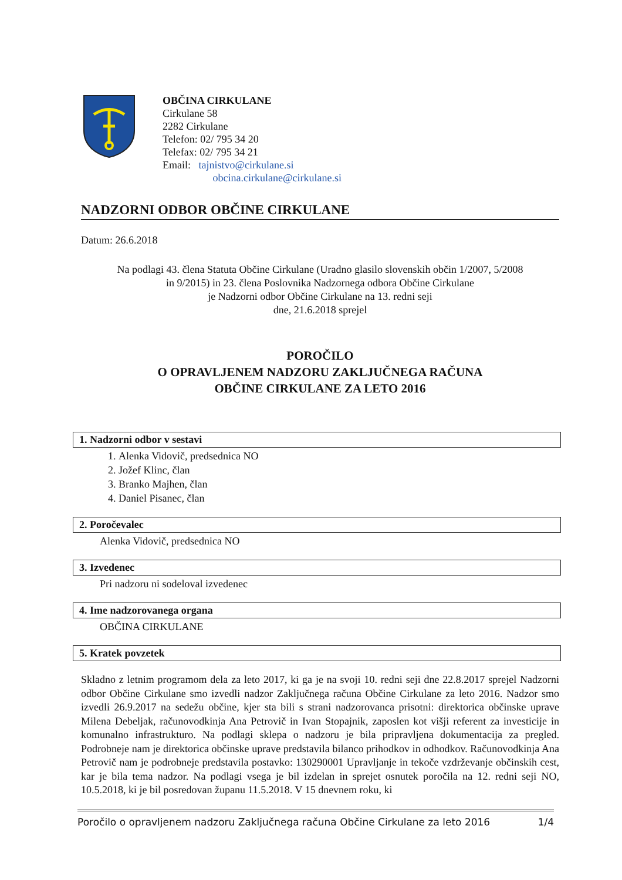OBČINA CIRKULANE
Cirkulane 58
2282 Cirkulane
Telefon: 02/ 795 34 20
Telefax: 02/ 795 34 21
Email: tajnistvo@cirkulane.si
obcina.cirkulane@cirkulane.si
NADZORNI ODBOR OBČINE CIRKULANE
Datum: 26.6.2018
Na podlagi 43. člena Statuta Občine Cirkulane (Uradno glasilo slovenskih občin 1/2007, 5/2008
in 9/2015) in 23. člena Poslovnika Nadzornega odbora Občine Cirkulane
je Nadzorni odbor Občine Cirkulane na 13. redni seji
dne, 21.6.2018 sprejel
POROČILO
O OPRAVLJENEM NADZORU ZAKLJUČNEGA RAČUNA
OBČINE CIRKULANE ZA LETO 2016
1. Nadzorni odbor v sestavi
1. Alenka Vidovič, predsednica NO
2. Jožef Klinc, član
3. Branko Majhen, član
4. Daniel Pisanec, član
2. Poročevalec
Alenka Vidovič, predsednica NO
3. Izvedenec
Pri nadzoru ni sodeloval izvedenec
4. Ime nadzorovanega organa
OBČINA CIRKULANE
5. Kratek povzetek
Skladno z letnim programom dela za leto 2017, ki ga je na svoji 10. redni seji dne 22.8.2017 sprejel Nadzorni odbor Občine Cirkulane smo izvedli nadzor Zaključnega računa Občine Cirkulane za leto 2016. Nadzor smo izvedli 26.9.2017 na sedežu občine, kjer sta bili s strani nadzorovanca prisotni: direktorica občinske uprave Milena Debeljak, računovodkinja Ana Petrovič in Ivan Stopajnik, zaposlen kot višji referent za investicije in komunalno infrastrukturo. Na podlagi sklepa o nadzoru je bila pripravljena dokumentacija za pregled. Podrobneje nam je direktorica občinske uprave predstavila bilanco prihodkov in odhodkov. Računovodkinja Ana Petrovič nam je podrobneje predstavila postavko: 130290001 Upravljanje in tekoče vzdrževanje občinskih cest, kar je bila tema nadzor. Na podlagi vsega je bil izdelan in sprejet osnutek poročila na 12. redni seji NO, 10.5.2018, ki je bil posredovan županu 11.5.2018. V 15 dnevnem roku, ki
Poročilo o opravljenem nadzoru Zaključnega računa Občine Cirkulane za leto 2016 1/4